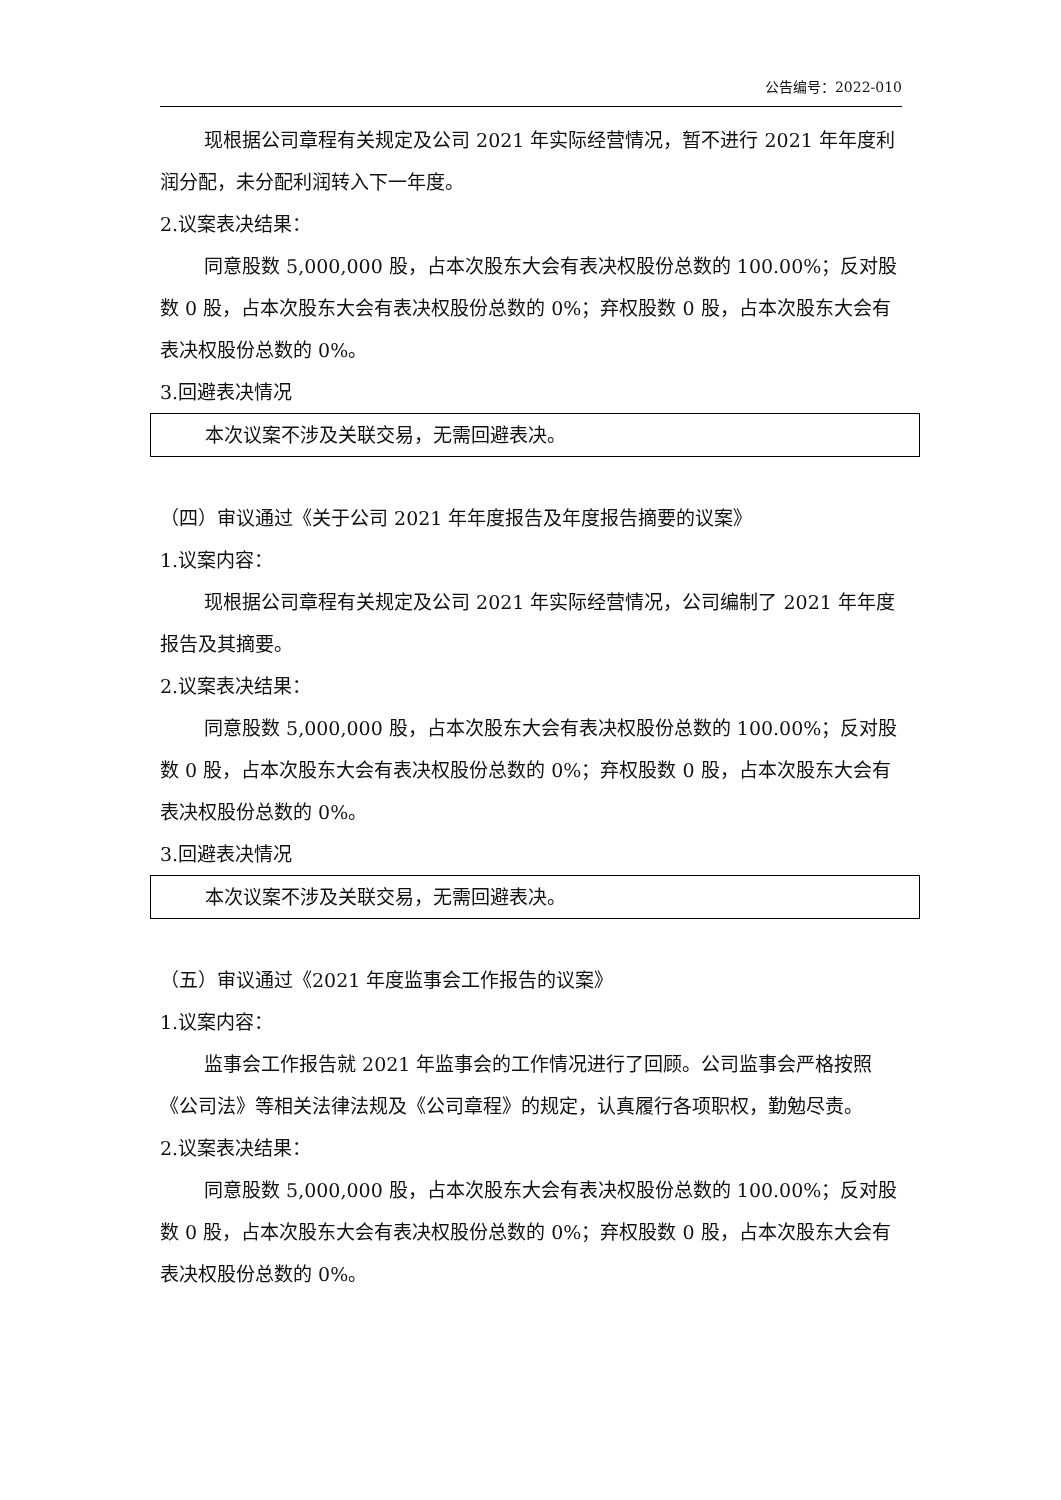公告编号：2022-010
现根据公司章程有关规定及公司 2021 年实际经营情况，暂不进行 2021 年年度利润分配，未分配利润转入下一年度。
2.议案表决结果：
同意股数 5,000,000 股，占本次股东大会有表决权股份总数的 100.00%；反对股数 0 股，占本次股东大会有表决权股份总数的 0%；弃权股数 0 股，占本次股东大会有表决权股份总数的 0%。
3.回避表决情况
本次议案不涉及关联交易，无需回避表决。
（四）审议通过《关于公司 2021 年年度报告及年度报告摘要的议案》
1.议案内容：
现根据公司章程有关规定及公司 2021 年实际经营情况，公司编制了 2021 年年度报告及其摘要。
2.议案表决结果：
同意股数 5,000,000 股，占本次股东大会有表决权股份总数的 100.00%；反对股数 0 股，占本次股东大会有表决权股份总数的 0%；弃权股数 0 股，占本次股东大会有表决权股份总数的 0%。
3.回避表决情况
本次议案不涉及关联交易，无需回避表决。
（五）审议通过《2021 年度监事会工作报告的议案》
1.议案内容：
监事会工作报告就 2021 年监事会的工作情况进行了回顾。公司监事会严格按照《公司法》等相关法律法规及《公司章程》的规定，认真履行各项职权，勤勉尽责。
2.议案表决结果：
同意股数 5,000,000 股，占本次股东大会有表决权股份总数的 100.00%；反对股数 0 股，占本次股东大会有表决权股份总数的 0%；弃权股数 0 股，占本次股东大会有表决权股份总数的 0%。